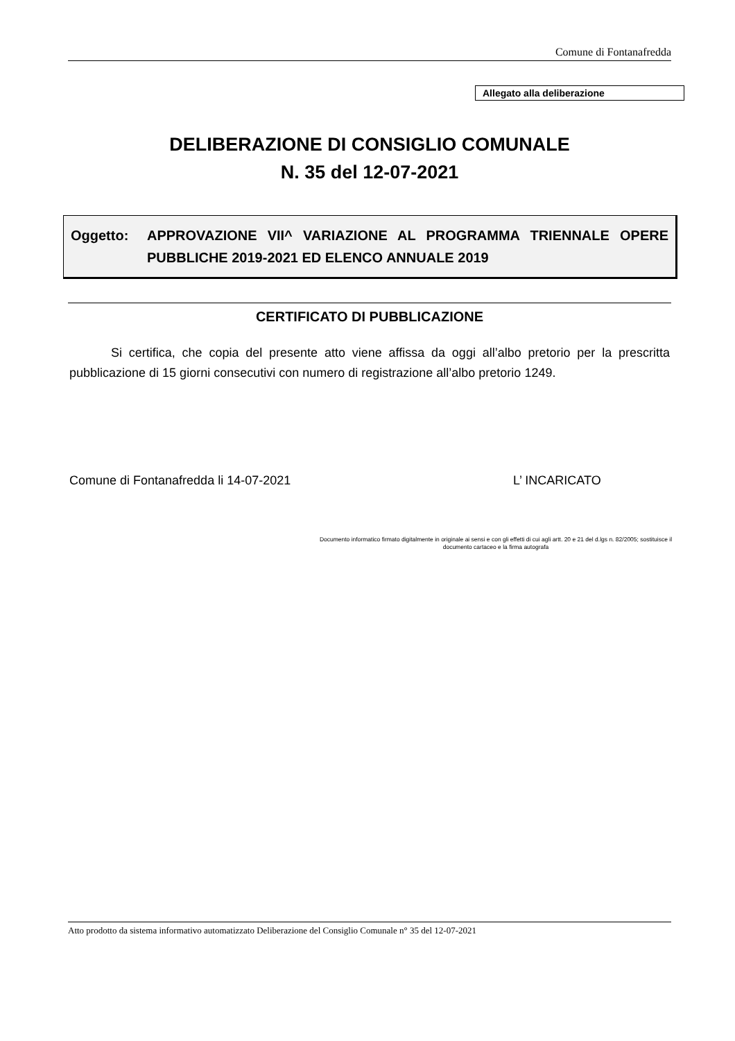Comune di Fontanafredda
Allegato alla deliberazione
DELIBERAZIONE DI CONSIGLIO COMUNALE
N. 35 del 12-07-2021
Oggetto: APPROVAZIONE VII^ VARIAZIONE AL PROGRAMMA TRIENNALE OPERE PUBBLICHE 2019-2021 ED ELENCO ANNUALE 2019
CERTIFICATO DI PUBBLICAZIONE
Si certifica, che copia del presente atto viene affissa da oggi all’albo pretorio per la prescritta pubblicazione di 15 giorni consecutivi con numero di registrazione all’albo pretorio 1249.
Comune di Fontanafredda li 14-07-2021
L’ INCARICATO
Documento informatico firmato digitalmente in originale ai sensi e con gli effetti di cui agli artt. 20 e 21 del d.lgs n. 82/2005; sostituisce il documento cartaceo e la firma autografa
Atto prodotto da sistema informativo automatizzato Deliberazione del Consiglio Comunale n° 35 del 12-07-2021